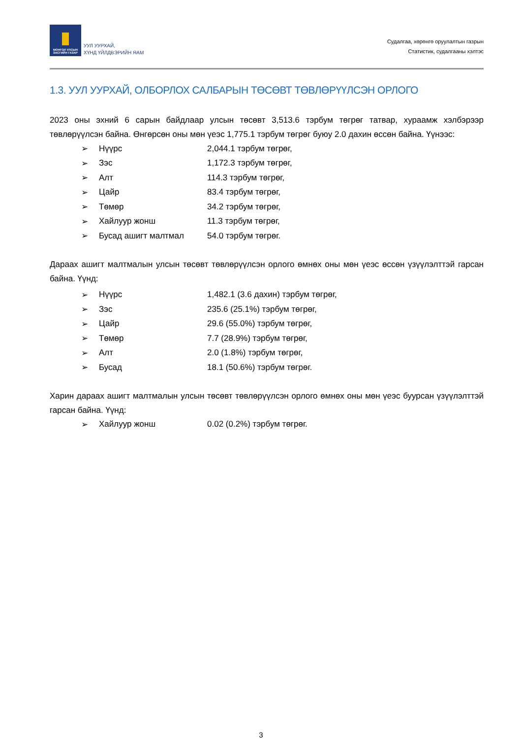МОНГОЛ УЛСЫН
ЗАСГИЙН ГАЗАР
УУЛ УУРХАЙ,
ХҮНД ҮЙЛДВЭРИЙН ЯАМ
Судалгаа, хөрөнгө оруулалтын газрын
Статистик, судалгааны хэлтэс
1.3. УУЛ УУРХАЙ, ОЛБОРЛОХ САЛБАРЫН ТӨСӨВТ ТӨВЛӨРҮҮЛСЭН ОРЛОГО
2023 оны эхний 6 сарын байдлаар улсын төсөвт 3,513.6 тэрбум төгрөг татвар, хураамж хэлбэрээр төвлөрүүлсэн байна. Өнгөрсөн оны мөн үеэс 1,775.1 тэрбум төгрөг буюу 2.0 дахин өссөн байна. Үүнээс:
➢ Нүүрс 2,044.1 тэрбум төгрөг,
➢ Зэс 1,172.3 тэрбум төгрөг,
➢ Алт 114.3 тэрбум төгрөг,
➢ Цайр 83.4 тэрбум төгрөг,
➢ Төмөр 34.2 тэрбум төгрөг,
➢ Хайлуур жонш 11.3 тэрбум төгрөг,
➢ Бусад ашигт малтмал 54.0 тэрбум төгрөг.
Дараах ашигт малтмалын улсын төсөвт төвлөрүүлсэн орлого өмнөх оны мөн үеэс өссөн үзүүлэлттэй гарсан байна. Үүнд:
➢ Нүүрс 1,482.1 (3.6 дахин) тэрбум төгрөг,
➢ Зэс 235.6 (25.1%) тэрбум төгрөг,
➢ Цайр 29.6 (55.0%) тэрбум төгрөг,
➢ Төмөр 7.7 (28.9%) тэрбум төгрөг,
➢ Алт 2.0 (1.8%) тэрбум төгрөг,
➢ Бусад 18.1 (50.6%) тэрбум төгрөг.
Харин дараах ашигт малтмалын улсын төсөвт төвлөрүүлсэн орлого өмнөх оны мөн үеэс буурсан үзүүлэлттэй гарсан байна. Үүнд:
➢ Хайлуур жонш 0.02 (0.2%) тэрбум төгрөг.
3